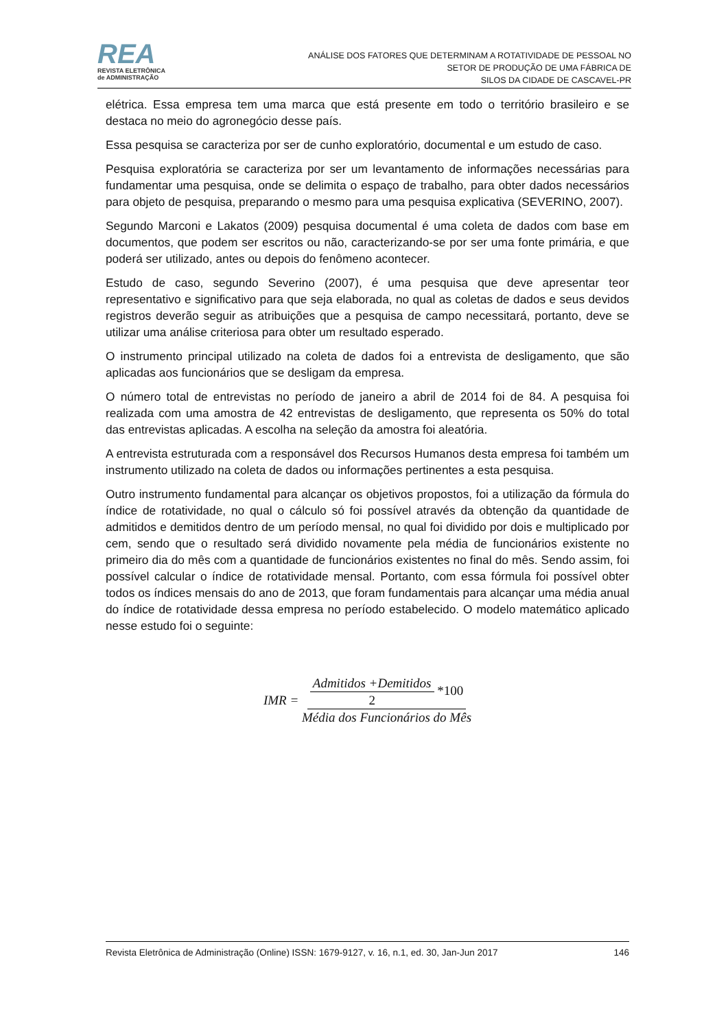REA
REVISTA ELETRÔNICA
de ADMINISTRAÇÃO
ANÁLISE DOS FATORES QUE DETERMINAM A ROTATIVIDADE DE PESSOAL NO
SETOR DE PRODUÇÃO DE UMA FÁBRICA DE
SILOS DA CIDADE DE CASCAVEL-PR
elétrica. Essa empresa tem uma marca que está presente em todo o território brasileiro e se destaca no meio do agronegócio desse país.
Essa pesquisa se caracteriza por ser de cunho exploratório, documental e um estudo de caso.
Pesquisa exploratória se caracteriza por ser um levantamento de informações necessárias para fundamentar uma pesquisa, onde se delimita o espaço de trabalho, para obter dados necessários para objeto de pesquisa, preparando o mesmo para uma pesquisa explicativa (SEVERINO, 2007).
Segundo Marconi e Lakatos (2009) pesquisa documental é uma coleta de dados com base em documentos, que podem ser escritos ou não, caracterizando-se por ser uma fonte primária, e que poderá ser utilizado, antes ou depois do fenômeno acontecer.
Estudo de caso, segundo Severino (2007), é uma pesquisa que deve apresentar teor representativo e significativo para que seja elaborada, no qual as coletas de dados e seus devidos registros deverão seguir as atribuições que a pesquisa de campo necessitará, portanto, deve se utilizar uma análise criteriosa para obter um resultado esperado.
O instrumento principal utilizado na coleta de dados foi a entrevista de desligamento, que são aplicadas aos funcionários que se desligam da empresa.
O número total de entrevistas no período de janeiro a abril de 2014 foi de 84. A pesquisa foi realizada com uma amostra de 42 entrevistas de desligamento, que representa os 50% do total das entrevistas aplicadas. A escolha na seleção da amostra foi aleatória.
A entrevista estruturada com a responsável dos Recursos Humanos desta empresa foi também um instrumento utilizado na coleta de dados ou informações pertinentes a esta pesquisa.
Outro instrumento fundamental para alcançar os objetivos propostos, foi a utilização da fórmula do índice de rotatividade, no qual o cálculo só foi possível através da obtenção da quantidade de admitidos e demitidos dentro de um período mensal, no qual foi dividido por dois e multiplicado por cem, sendo que o resultado será dividido novamente pela média de funcionários existente no primeiro dia do mês com a quantidade de funcionários existentes no final do mês. Sendo assim, foi possível calcular o índice de rotatividade mensal. Portanto, com essa fórmula foi possível obter todos os índices mensais do ano de 2013, que foram fundamentais para alcançar uma média anual do índice de rotatividade dessa empresa no período estabelecido. O modelo matemático aplicado nesse estudo foi o seguinte:
IMR = Admitidos +Demitidos 2 *100 Média dos Funcionários do Mês
Revista Eletrônica de Administração (Online) ISSN: 1679-9127, v. 16, n.1, ed. 30, Jan-Jun 2017 146